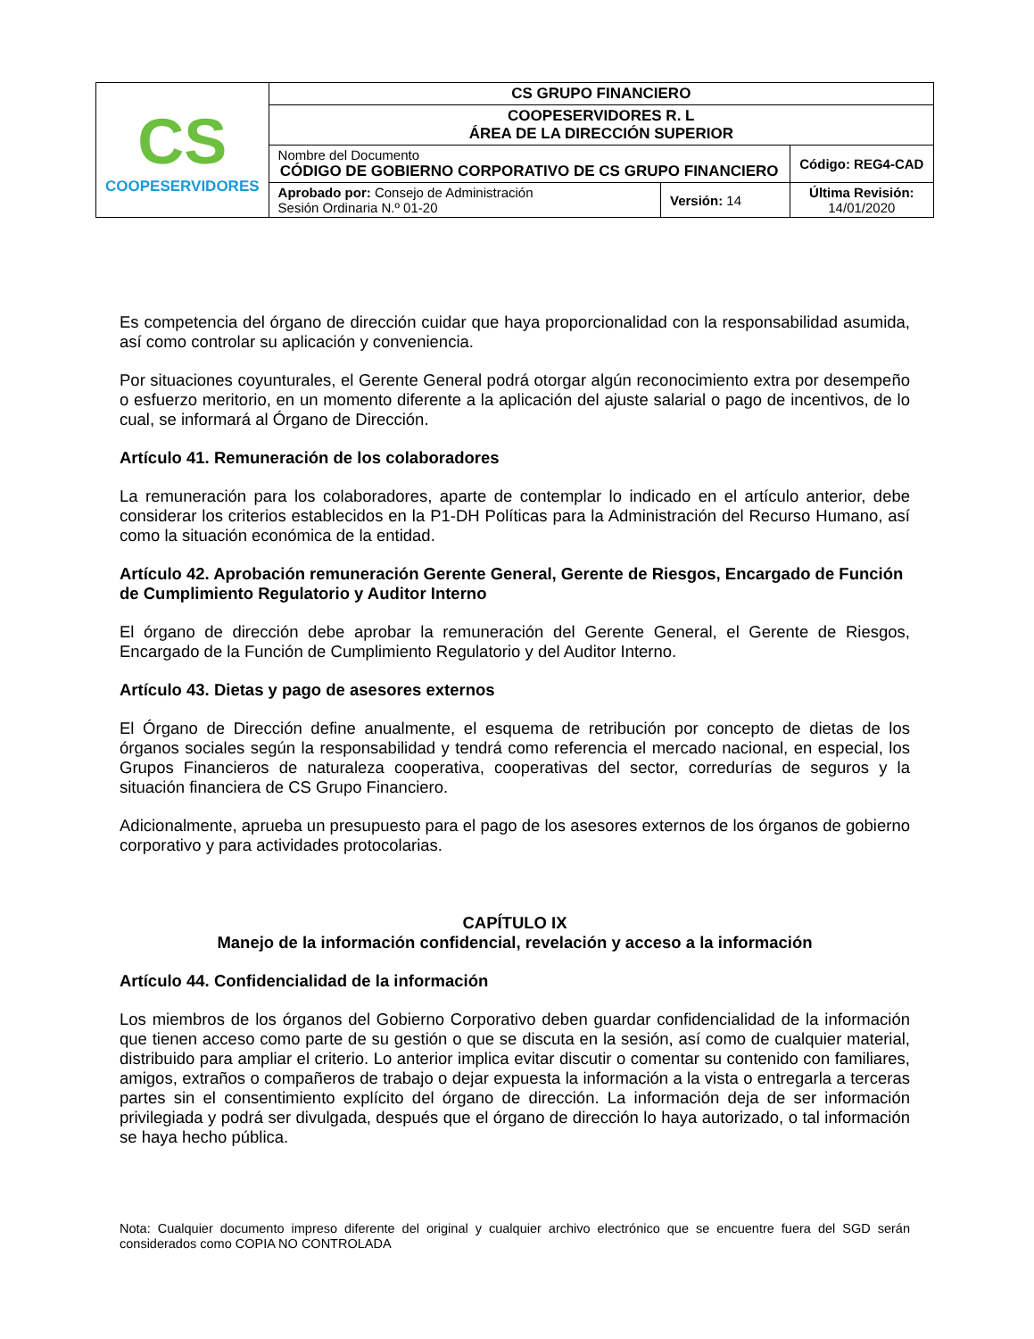| CS COOPESERVIDORES | CS GRUPO FINANCIERO | | |
| | COOPESERVIDORES R. L ÁREA DE LA DIRECCIÓN SUPERIOR | | |
| | Nombre del Documento CÓDIGO DE GOBIERNO CORPORATIVO DE CS GRUPO FINANCIERO | | Código: REG4-CAD |
| | Aprobado por: Consejo de Administración Sesión Ordinaria N.º 01-20 | Versión: 14 | Última Revisión: 14/01/2020 |
Es competencia del órgano de dirección cuidar que haya proporcionalidad con la responsabilidad asumida, así como controlar su aplicación y conveniencia.
Por situaciones coyunturales, el Gerente General podrá otorgar algún reconocimiento extra por desempeño o esfuerzo meritorio, en un momento diferente a la aplicación del ajuste salarial o pago de incentivos, de lo cual, se informará al Órgano de Dirección.
Artículo 41. Remuneración de los colaboradores
La remuneración para los colaboradores, aparte de contemplar lo indicado en el artículo anterior, debe considerar los criterios establecidos en la P1-DH Políticas para la Administración del Recurso Humano, así como la situación económica de la entidad.
Artículo 42. Aprobación remuneración Gerente General, Gerente de Riesgos, Encargado de Función de Cumplimiento Regulatorio y Auditor Interno
El órgano de dirección debe aprobar la remuneración del Gerente General, el Gerente de Riesgos, Encargado de la Función de Cumplimiento Regulatorio y del Auditor Interno.
Artículo 43. Dietas y pago de asesores externos
El Órgano de Dirección define anualmente, el esquema de retribución por concepto de dietas de los órganos sociales según la responsabilidad y tendrá como referencia el mercado nacional, en especial, los Grupos Financieros de naturaleza cooperativa, cooperativas del sector, corredurías de seguros y la situación financiera de CS Grupo Financiero.
Adicionalmente, aprueba un presupuesto para el pago de los asesores externos de los órganos de gobierno corporativo y para actividades protocolarias.
CAPÍTULO IX
Manejo de la información confidencial, revelación y acceso a la información
Artículo 44. Confidencialidad de la información
Los miembros de los órganos del Gobierno Corporativo deben guardar confidencialidad de la información que tienen acceso como parte de su gestión o que se discuta en la sesión, así como de cualquier material, distribuido para ampliar el criterio. Lo anterior implica evitar discutir o comentar su contenido con familiares, amigos, extraños o compañeros de trabajo o dejar expuesta la información a la vista o entregarla a terceras partes sin el consentimiento explícito del órgano de dirección. La información deja de ser información privilegiada y podrá ser divulgada, después que el órgano de dirección lo haya autorizado, o tal información se haya hecho pública.
Nota: Cualquier documento impreso diferente del original y cualquier archivo electrónico que se encuentre fuera del SGD serán considerados como COPIA NO CONTROLADA